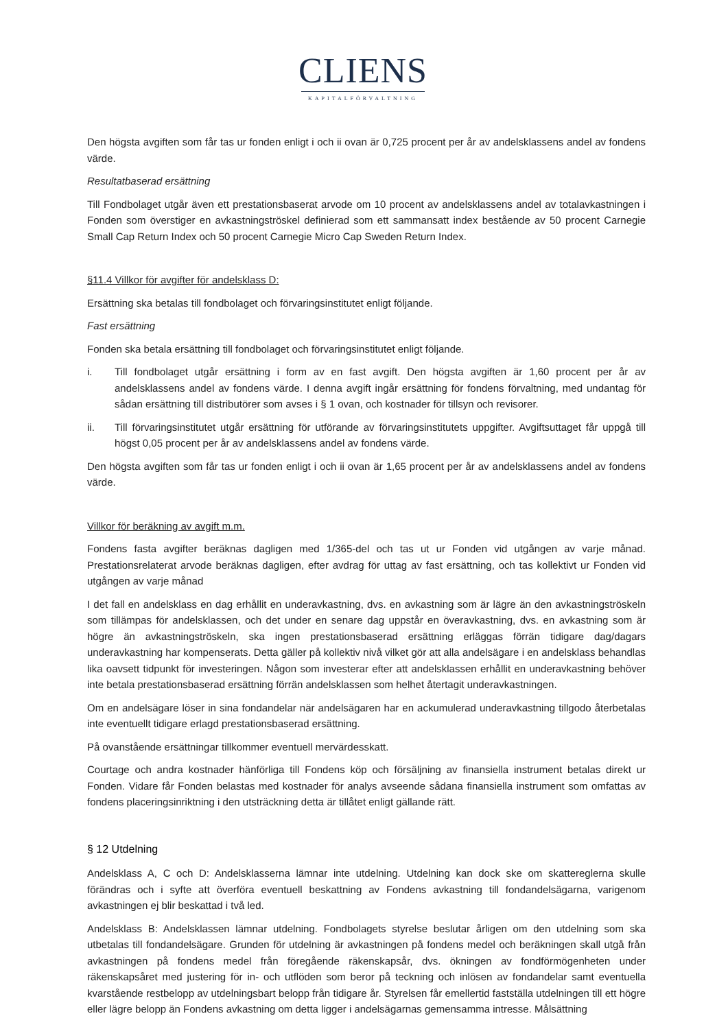CLIENS
KAPITALFÖRVALTNING
Den högsta avgiften som får tas ur fonden enligt i och ii ovan är 0,725 procent per år av andelsklassens andel av fondens värde.
Resultatbaserad ersättning
Till Fondbolaget utgår även ett prestationsbaserat arvode om 10 procent av andelsklassens andel av totalavkastningen i Fonden som överstiger en avkastningströskel definierad som ett sammansatt index bestående av 50 procent Carnegie Small Cap Return Index och 50 procent Carnegie Micro Cap Sweden Return Index.
§11.4 Villkor för avgifter för andelsklass D:
Ersättning ska betalas till fondbolaget och förvaringsinstitutet enligt följande.
Fast ersättning
Fonden ska betala ersättning till fondbolaget och förvaringsinstitutet enligt följande.
i. Till fondbolaget utgår ersättning i form av en fast avgift. Den högsta avgiften är 1,60 procent per år av andelsklassens andel av fondens värde. I denna avgift ingår ersättning för fondens förvaltning, med undantag för sådan ersättning till distributörer som avses i § 1 ovan, och kostnader för tillsyn och revisorer.
ii. Till förvaringsinstitutet utgår ersättning för utförande av förvaringsinstitutets uppgifter. Avgiftsuttaget får uppgå till högst 0,05 procent per år av andelsklassens andel av fondens värde.
Den högsta avgiften som får tas ur fonden enligt i och ii ovan är 1,65 procent per år av andelsklassens andel av fondens värde.
Villkor för beräkning av avgift m.m.
Fondens fasta avgifter beräknas dagligen med 1/365-del och tas ut ur Fonden vid utgången av varje månad. Prestationsrelaterat arvode beräknas dagligen, efter avdrag för uttag av fast ersättning, och tas kollektivt ur Fonden vid utgången av varje månad
I det fall en andelsklass en dag erhållit en underavkastning, dvs. en avkastning som är lägre än den avkastningströskeln som tillämpas för andelsklassen, och det under en senare dag uppstår en överavkastning, dvs. en avkastning som är högre än avkastningströskeln, ska ingen prestationsbaserad ersättning erläggas förrän tidigare dag/dagars underavkastning har kompenserats. Detta gäller på kollektiv nivå vilket gör att alla andelsägare i en andelsklass behandlas lika oavsett tidpunkt för investeringen. Någon som investerar efter att andelsklassen erhållit en underavkastning behöver inte betala prestationsbaserad ersättning förrän andelsklassen som helhet återtagit underavkastningen.
Om en andelsägare löser in sina fondandelar när andelsägaren har en ackumulerad underavkastning tillgodo återbetalas inte eventuellt tidigare erlagd prestationsbaserad ersättning.
På ovanstående ersättningar tillkommer eventuell mervärdesskatt.
Courtage och andra kostnader hänförliga till Fondens köp och försäljning av finansiella instrument betalas direkt ur Fonden. Vidare får Fonden belastas med kostnader för analys avseende sådana finansiella instrument som omfattas av fondens placeringsinriktning i den utsträckning detta är tillåtet enligt gällande rätt.
§ 12 Utdelning
Andelsklass A, C och D: Andelsklasserna lämnar inte utdelning. Utdelning kan dock ske om skattereglerna skulle förändras och i syfte att överföra eventuell beskattning av Fondens avkastning till fondandelsägarna, varigenom avkastningen ej blir beskattad i två led.
Andelsklass B: Andelsklassen lämnar utdelning. Fondbolagets styrelse beslutar årligen om den utdelning som ska utbetalas till fondandelsägare. Grunden för utdelning är avkastningen på fondens medel och beräkningen skall utgå från avkastningen på fondens medel från föregående räkenskapsår, dvs. ökningen av fondförmögenheten under räkenskapsåret med justering för in- och utflöden som beror på teckning och inlösen av fondandelar samt eventuella kvarstående restbelopp av utdelningsbart belopp från tidigare år. Styrelsen får emellertid fastställa utdelningen till ett högre eller lägre belopp än Fondens avkastning om detta ligger i andelsägarnas gemensamma intresse. Målsättning